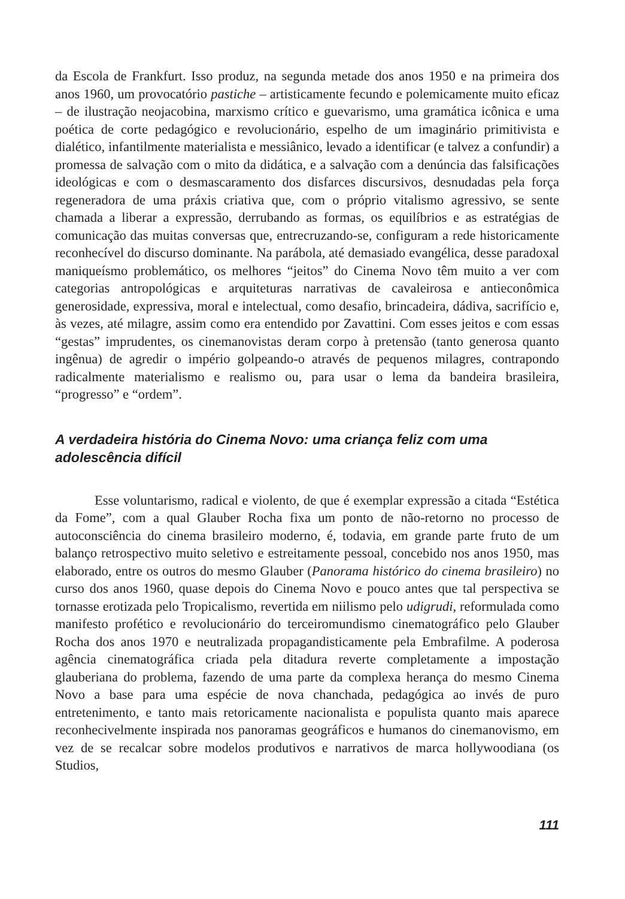da Escola de Frankfurt. Isso produz, na segunda metade dos anos 1950 e na primeira dos anos 1960, um provocatório pastiche – artisticamente fecundo e polemicamente muito eficaz – de ilustração neojacobina, marxismo crítico e guevarismo, uma gramática icônica e uma poética de corte pedagógico e revolucionário, espelho de um imaginário primitivista e dialético, infantilmente materialista e messiânico, levado a identificar (e talvez a confundir) a promessa de salvação com o mito da didática, e a salvação com a denúncia das falsificações ideológicas e com o desmascaramento dos disfarces discursivos, desnudadas pela força regeneradora de uma práxis criativa que, com o próprio vitalismo agressivo, se sente chamada a liberar a expressão, derrubando as formas, os equilíbrios e as estratégias de comunicação das muitas conversas que, entrecruzando-se, configuram a rede historicamente reconhecível do discurso dominante. Na parábola, até demasiado evangélica, desse paradoxal maniqueísmo problemático, os melhores “jeitos” do Cinema Novo têm muito a ver com categorias antropológicas e arquiteturas narrativas de cavaleirosa e antieconômica generosidade, expressiva, moral e intelectual, como desafio, brincadeira, dádiva, sacrifício e, às vezes, até milagre, assim como era entendido por Zavattini. Com esses jeitos e com essas “gestas” imprudentes, os cinemanovistas deram corpo à pretensão (tanto generosa quanto ingênua) de agredir o império golpeando-o através de pequenos milagres, contrapondo radicalmente materialismo e realismo ou, para usar o lema da bandeira brasileira, “progresso” e “ordem”.
A verdadeira história do Cinema Novo: uma criança feliz com uma adolescência difícil
Esse voluntarismo, radical e violento, de que é exemplar expressão a citada “Estética da Fome”, com a qual Glauber Rocha fixa um ponto de não-retorno no processo de autoconsciência do cinema brasileiro moderno, é, todavia, em grande parte fruto de um balanço retrospectivo muito seletivo e estreitamente pessoal, concebido nos anos 1950, mas elaborado, entre os outros do mesmo Glauber (Panorama histórico do cinema brasileiro) no curso dos anos 1960, quase depois do Cinema Novo e pouco antes que tal perspectiva se tornasse erotizada pelo Tropicalismo, revertida em niilismo pelo udigrudi, reformulada como manifesto profético e revolucionário do terceiromundismo cinematográfico pelo Glauber Rocha dos anos 1970 e neutralizada propagandisticamente pela Embrafilme. A poderosa agência cinematográfica criada pela ditadura reverte completamente a impostação glauberiana do problema, fazendo de uma parte da complexa herança do mesmo Cinema Novo a base para uma espécie de nova chanchada, pedagógica ao invés de puro entretenimento, e tanto mais retoricamente nacionalista e populista quanto mais aparece reconhecivelmente inspirada nos panoramas geográficos e humanos do cinemanovismo, em vez de se recalcar sobre modelos produtivos e narrativos de marca hollywoodiana (os Studios,
111